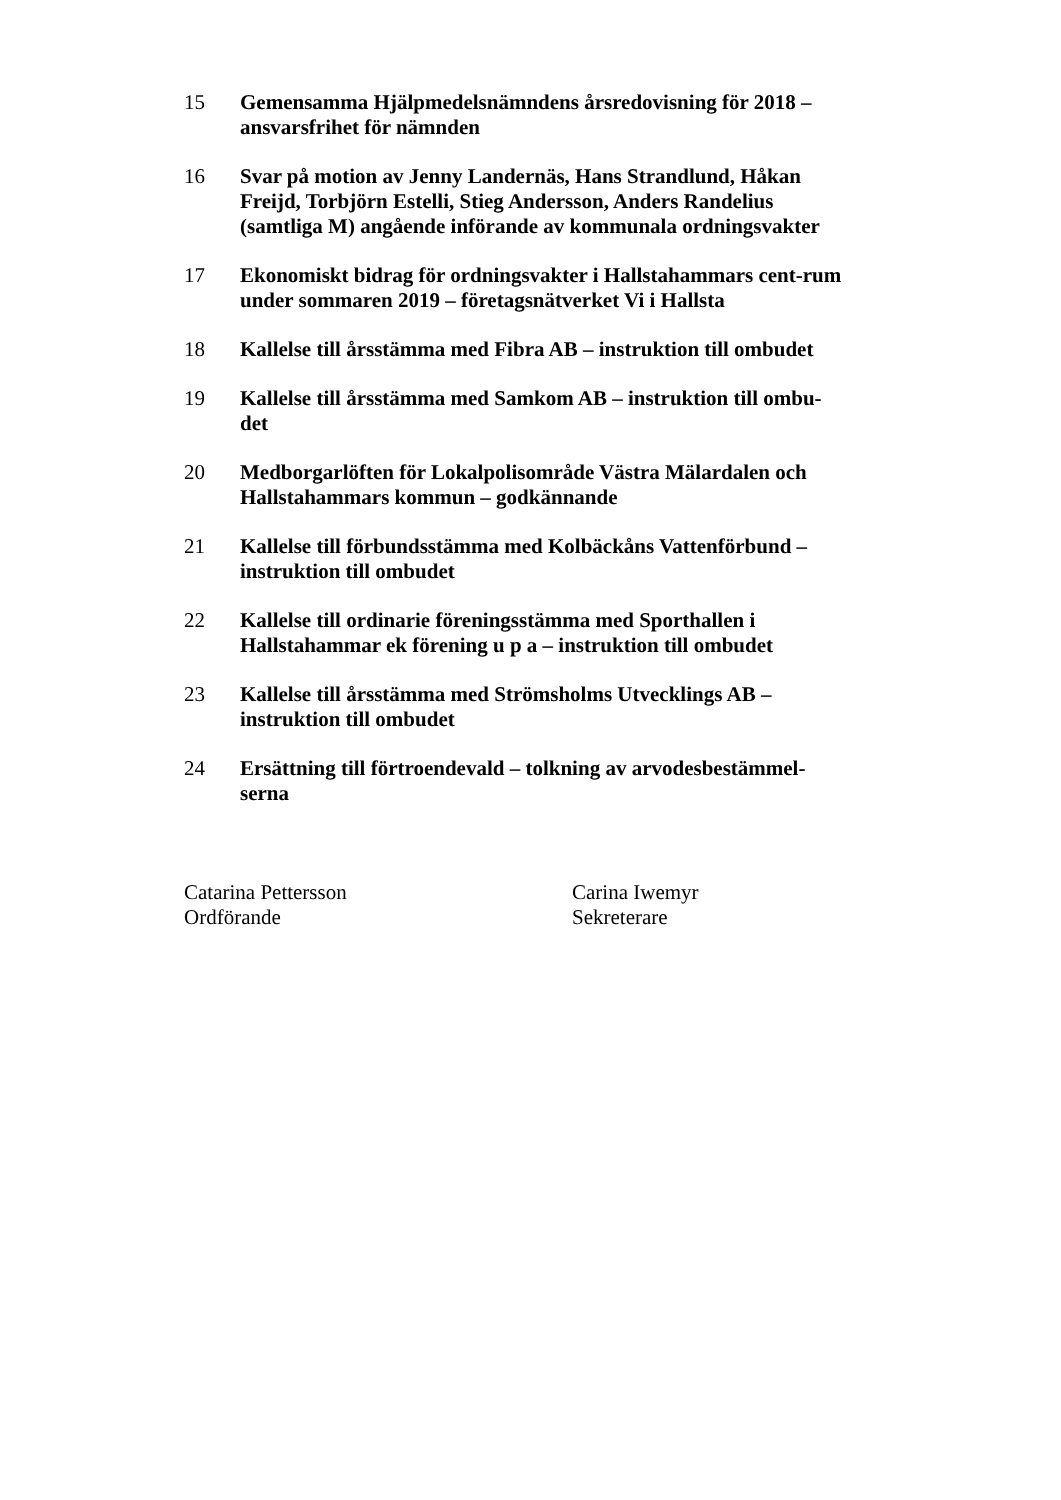15 Gemensamma Hjälpmedelsnämndens årsredovisning för 2018 – ansvarsfrihet för nämnden
16 Svar på motion av Jenny Landernäs, Hans Strandlund, Håkan Freijd, Torbjörn Estelli, Stieg Andersson, Anders Randelius (samtliga M) angående införande av kommunala ordningsvakter
17 Ekonomiskt bidrag för ordningsvakter i Hallstahammars cent-rum under sommaren 2019 – företagsnätverket Vi i Hallsta
18 Kallelse till årsstämma med Fibra AB – instruktion till ombudet
19 Kallelse till årsstämma med Samkom AB – instruktion till ombu-det
20 Medborgarlöften för Lokalpolisområde Västra Mälardalen och Hallstahammars kommun – godkännande
21 Kallelse till förbundsstämma med Kolbäckåns Vattenförbund – instruktion till ombudet
22 Kallelse till ordinarie föreningsstämma med Sporthallen i Hallstahammar ek förening u p a – instruktion till ombudet
23 Kallelse till årsstämma med Strömsholms Utvecklings AB – instruktion till ombudet
24 Ersättning till förtroendevald – tolkning av arvodesbestämmel-serna
Catarina Pettersson
Ordförande
Carina Iwemyr
Sekreterare